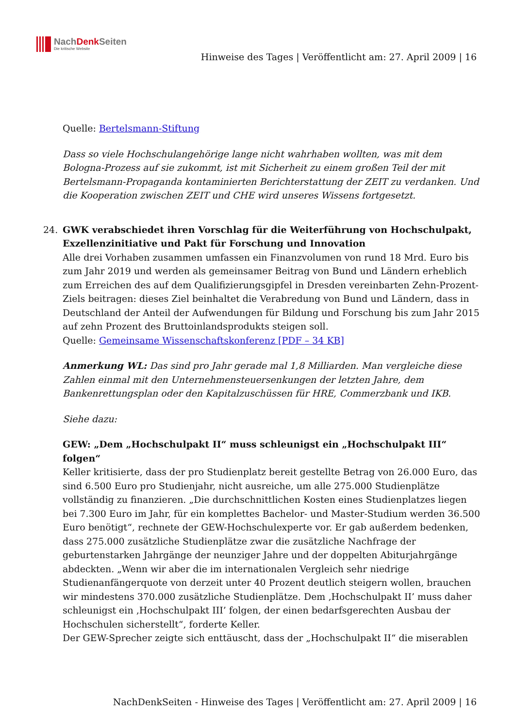NachDenk Seiten
Die kritische Website
Hinweise des Tages | Veröffentlicht am: 27. April 2009 | 16
Quelle: Bertelsmann-Stiftung
Dass so viele Hochschulangehörige lange nicht wahrhaben wollten, was mit dem Bologna-Prozess auf sie zukommt, ist mit Sicherheit zu einem großen Teil der mit Bertelsmann-Propaganda kontaminierten Berichterstattung der ZEIT zu verdanken. Und die Kooperation zwischen ZEIT und CHE wird unseres Wissens fortgesetzt.
24.
GWK verabschiedet ihren Vorschlag für die Weiterführung von Hochschulpakt, Exzellenzinitiative und Pakt für Forschung und Innovation
Alle drei Vorhaben zusammen umfassen ein Finanzvolumen von rund 18 Mrd. Euro bis zum Jahr 2019 und werden als gemeinsamer Beitrag von Bund und Ländern erheblich zum Erreichen des auf dem Qualifizierungsgipfel in Dresden vereinbarten Zehn-Prozent-Ziels beitragen: dieses Ziel beinhaltet die Verabredung von Bund und Ländern, dass in Deutschland der Anteil der Aufwendungen für Bildung und Forschung bis zum Jahr 2015 auf zehn Prozent des Bruttoinlandsprodukts steigen soll.
Quelle: Gemeinsame Wissenschaftskonferenz [PDF – 34 KB]
Anmerkung WL: Das sind pro Jahr gerade mal 1,8 Milliarden. Man vergleiche diese Zahlen einmal mit den Unternehmensteuersenkungen der letzten Jahre, dem Bankenrettungsplan oder den Kapitalzuschüssen für HRE, Commerzbank und IKB.
Siehe dazu:
GEW: „Dem „Hochschulpakt II“ muss schleunigst ein „Hochschulpakt III“ folgen“
Keller kritisierte, dass der pro Studienplatz bereit gestellte Betrag von 26.000 Euro, das sind 6.500 Euro pro Studienjahr, nicht ausreiche, um alle 275.000 Studienplätze vollständig zu finanzieren. „Die durchschnittlichen Kosten eines Studienplatzes liegen bei 7.300 Euro im Jahr, für ein komplettes Bachelor- und Master-Studium werden 36.500 Euro benötigt“, rechnete der GEW-Hochschulexperte vor. Er gab außerdem bedenken, dass 275.000 zusätzliche Studienplätze zwar die zusätzliche Nachfrage der geburtenstarken Jahrgänge der neunziger Jahre und der doppelten Abiturjahrgänge abdeckten. „Wenn wir aber die im internationalen Vergleich sehr niedrige Studienanfängerquote von derzeit unter 40 Prozent deutlich steigern wollen, brauchen wir mindestens 370.000 zusätzliche Studienplätze. Dem ‚Hochschulpakt II’ muss daher schleunigst ein ‚Hochschulpakt III’ folgen, der einen bedarfsgerechten Ausbau der Hochschulen sicherstellt“, forderte Keller.
Der GEW-Sprecher zeigte sich enttäuscht, dass der „Hochschulpakt II“ die miserablen
NachDenkSeiten - Hinweise des Tages | Veröffentlicht am: 27. April 2009 | 16